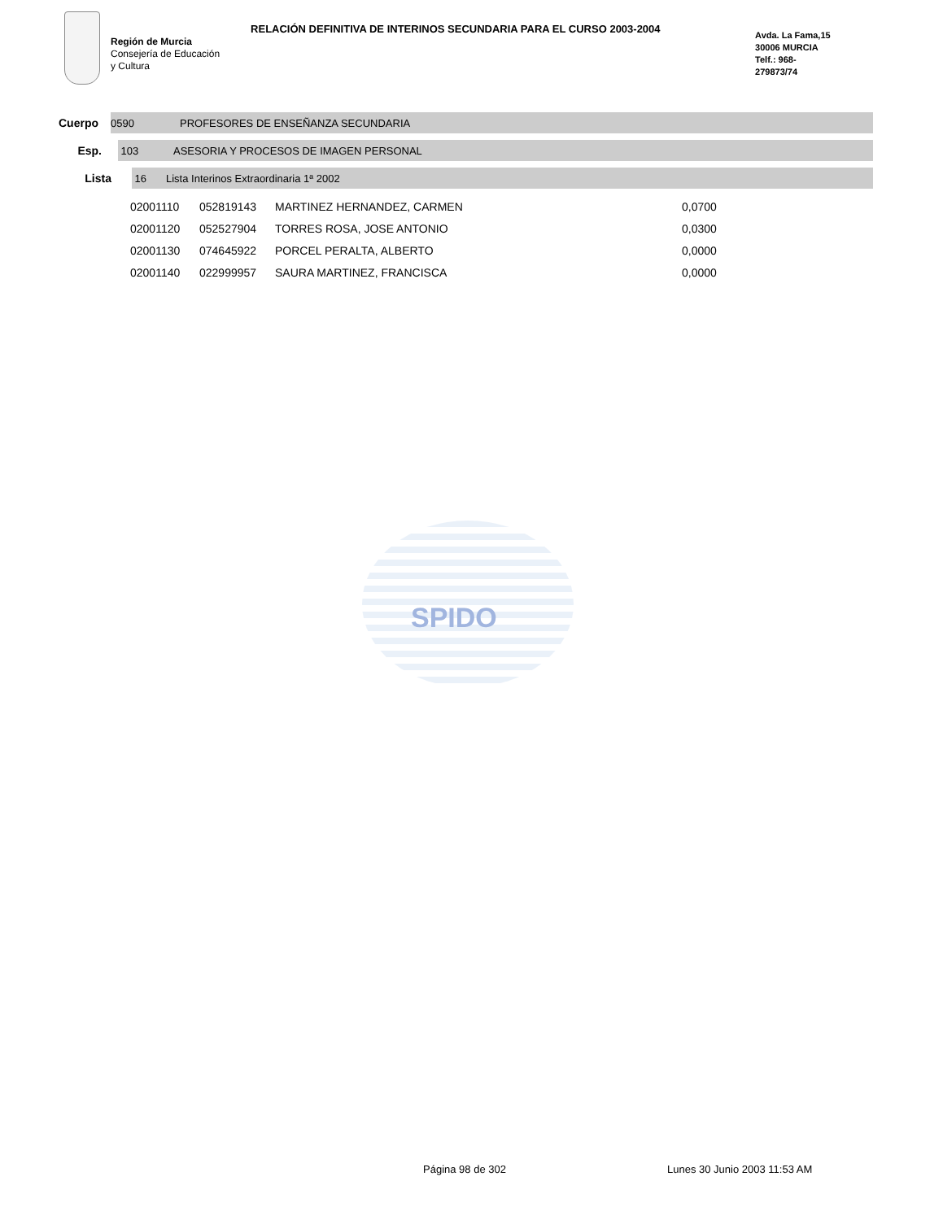SPIDO
Región de Murcia
Consejería de Educación
y Cultura
RELACIÓN DEFINITIVA DE INTERINOS SECUNDARIA PARA EL CURSO 2003-2004
Avda. La Fama,15
30006 MURCIA
Telf.: 968-
279873/74
Cuerpo
0590 PROFESORES DE ENSEÑANZA SECUNDARIA
Esp.
103 ASESORIA Y PROCESOS DE IMAGEN PERSONAL
Lista
16 Lista Interinos Extraordinaria 1ª 2002
| 02001110 | 052819143 | MARTINEZ HERNANDEZ, CARMEN | 0,0700 |
| 02001120 | 052527904 | TORRES ROSA, JOSE ANTONIO | 0,0300 |
| 02001130 | 074645922 | PORCEL PERALTA, ALBERTO | 0,0000 |
| 02001140 | 022999957 | SAURA MARTINEZ, FRANCISCA | 0,0000 |
Página 98 de 302 Lunes 30 Junio 2003 11:53 AM